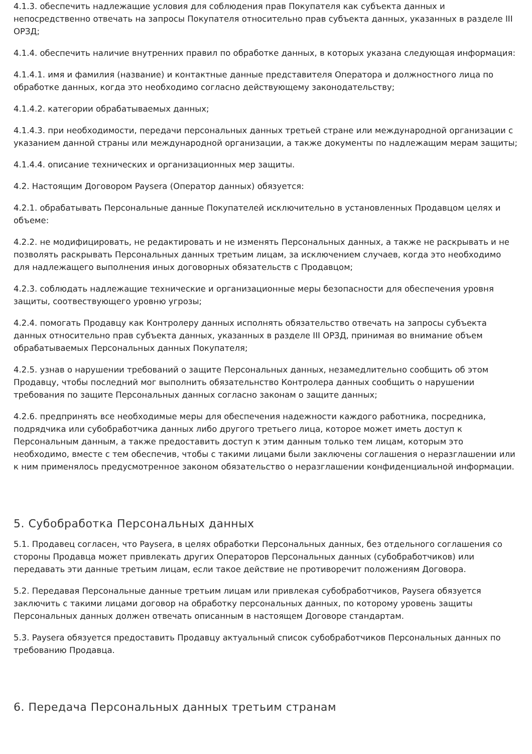4.1.3. обеспечить надлежащие условия для соблюдения прав Покупателя как субъекта данных и непосредственно отвечать на запросы Покупателя относительно прав субъекта данных, указанных в разделе III ОРЗД;
4.1.4. обеспечить наличие внутренних правил по обработке данных, в которых указана следующая информация:
4.1.4.1. имя и фамилия (название) и контактные данные представителя Оператора и должностного лица по обработке данных, когда это необходимо согласно действующему законодательству;
4.1.4.2. категории обрабатываемых данных;
4.1.4.3. при необходимости, передачи персональных данных третьей стране или международной организации с указанием данной страны или международной организации, а также документы по надлежащим мерам защиты;
4.1.4.4. описание технических и организационных мер защиты.
4.2. Настоящим Договором Paysera (Оператор данных) обязуется:
4.2.1. обрабатывать Персональные данные Покупателей исключительно в установленных Продавцом целях и объеме:
4.2.2. не модифицировать, не редактировать и не изменять Персональных данных, а также не раскрывать и не позволять раскрывать Персональных данных третьим лицам, за исключением случаев, когда это необходимо для надлежащего выполнения иных договорных обязательств с Продавцом;
4.2.3. соблюдать надлежащие технические и организационные меры безопасности для обеспечения уровня защиты, соотвествующего уровню угрозы;
4.2.4. помогать Продавцу как Контролеру данных исполнять обязательство отвечать на запросы субъекта данных относительно прав субъекта данных, указанных в разделе III ОРЗД, принимая во внимание объем обрабатываемых Персональных данных Покупателя;
4.2.5. узнав о нарушении требований о защите Персональных данных, незамедлительно сообщить об этом Продавцу, чтобы последний мог выполнить обязательнство Контролера данных сообщить о нарушении требования по защите Персональных данных согласно законам о защите данных;
4.2.6. предпринять все необходимые меры для обеспечения надежности каждого работника, посредника, подрядчика или субобработчика данных либо другого третьего лица, которое может иметь доступ к Персональным данным, а также предоставить доступ к этим данным только тем лицам, которым это необходимо, вместе с тем обеспечив, чтобы с такими лицами были заключены соглашения о неразглашении или к ним применялось предусмотренное законом обязательство о неразглашении конфиденциальной информации.
5. Субобработка Персональных данных
5.1. Продавец согласен, что Paysera, в целях обработки Персональных данных, без отдельного соглашения со стороны Продавца может привлекать других Операторов Персональных данных (субобработчиков) или передавать эти данные третьим лицам, если такое действие не противоречит положениям Договора.
5.2. Передавая Персональные данные третьим лицам или привлекая субобработчиков, Paysera обязуется заключить с такими лицами договор на обработку персональных данных, по которому уровень защиты Персональных данных должен отвечать описанным в настоящем Договоре стандартам.
5.3. Paysera обязуется предоставить Продавцу актуальный список субобработчиков Персональных данных по требованию Продавца.
6. Передача Персональных данных третьим странам